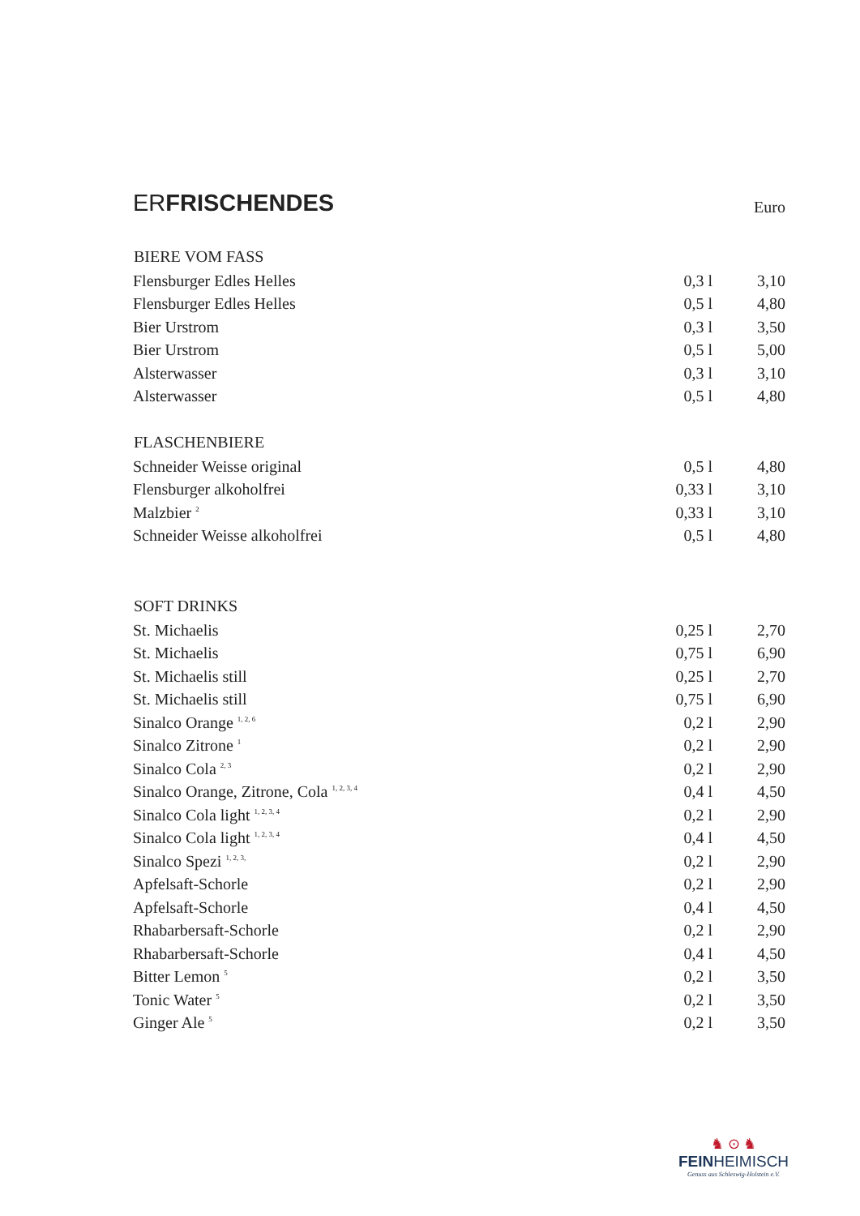ERFRISCHENDES Euro
| BIERE VOM FASS | | |
| --- | --- | --- |
| Flensburger Edles Helles | 0,3 l | 3,10 |
| Flensburger Edles Helles | 0,5 l | 4,80 |
| Bier Urstrom | 0,3 l | 3,50 |
| Bier Urstrom | 0,5 l | 5,00 |
| Alsterwasser | 0,3 l | 3,10 |
| Alsterwasser | 0,5 l | 4,80 |
| FLASCHENBIERE | | |
| Schneider Weisse original | 0,5 l | 4,80 |
| Flensburger alkoholfrei | 0,33 l | 3,10 |
| Malzbier <sup>2</sup> | 0,33 l | 3,10 |
| Schneider Weisse alkoholfrei | 0,5 l | 4,80 |
| SOFT DRINKS | | |
| St. Michaelis | 0,25 l | 2,70 |
| St. Michaelis | 0,75 l | 6,90 |
| St. Michaelis still | 0,25 l | 2,70 |
| St. Michaelis still | 0,75 l | 6,90 |
| Sinalco Orange <sup>1, 2, 6</sup> | 0,2 l | 2,90 |
| Sinalco Zitrone <sup>1</sup> | 0,2 l | 2,90 |
| Sinalco Cola <sup>2, 3</sup> | 0,2 l | 2,90 |
| Sinalco Orange, Zitrone, Cola <sup>1, 2, 3, 4</sup> | 0,4 l | 4,50 |
| Sinalco Cola light <sup>1, 2, 3, 4</sup> | 0,2 l | 2,90 |
| Sinalco Cola light <sup>1, 2, 3, 4</sup> | 0,4 l | 4,50 |
| Sinalco Spezi <sup>1, 2, 3,</sup> | 0,2 l | 2,90 |
| Apfelsaft-Schorle | 0,2 l | 2,90 |
| Apfelsaft-Schorle | 0,4 l | 4,50 |
| Rhabarbersaft-Schorle | 0,2 l | 2,90 |
| Rhabarbersaft-Schorle | 0,4 l | 4,50 |
| Bitter Lemon <sup>5</sup> | 0,2 l | 3,50 |
| Tonic Water <sup>5</sup> | 0,2 l | 3,50 |
| Ginger Ale <sup>5</sup> | 0,2 l | 3,50 |
♞ ⊙ ♞
FEINHEIMISCH
Genuss aus Schleswig-Holstein e.V.